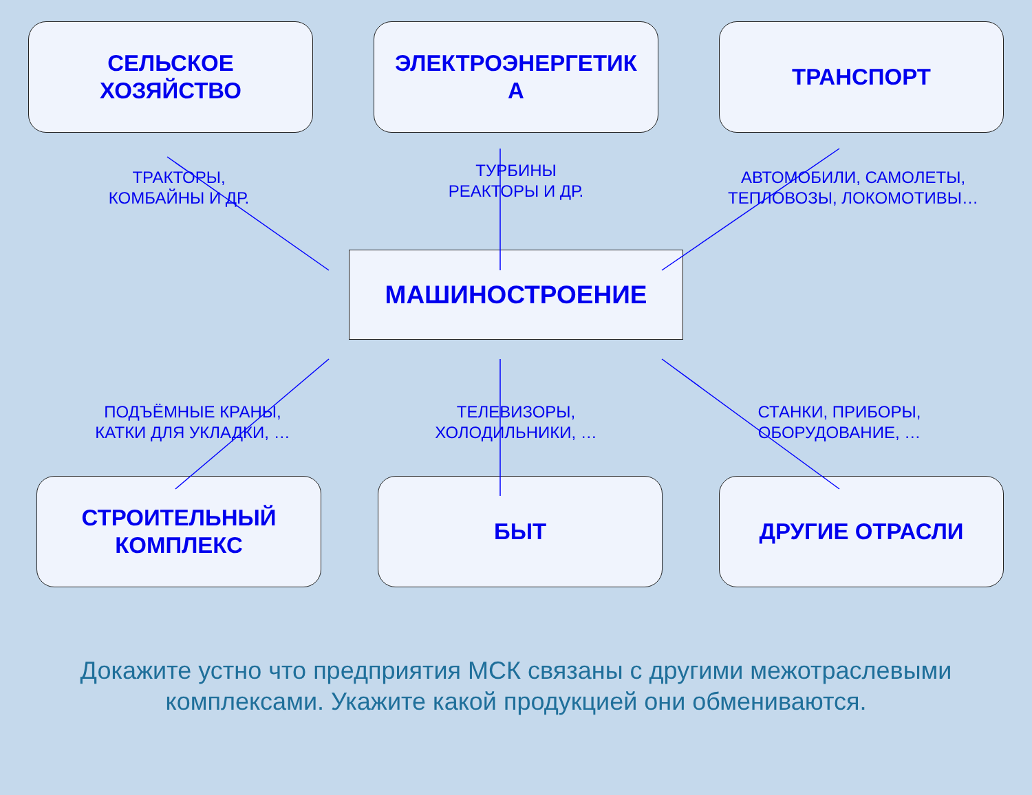СЕЛЬСКОЕ
ХОЗЯЙСТВО
ЭЛЕКТРОЭНЕРГЕТИК
А
ТРАНСПОРТ
ТРАКТОРЫ,
КОМБАЙНЫ И ДР.
ТУРБИНЫ
РЕАКТОРЫ И ДР.
АВТОМОБИЛИ, САМОЛЕТЫ,
ТЕПЛОВОЗЫ, ЛОКОМОТИВЫ…
МАШИНОСТРОЕНИЕ
ПОДЪЁМНЫЕ КРАНЫ,
КАТКИ ДЛЯ УКЛАДКИ, …
ТЕЛЕВИЗОРЫ,
ХОЛОДИЛЬНИКИ, …
СТАНКИ, ПРИБОРЫ,
ОБОРУДОВАНИЕ, …
СТРОИТЕЛЬНЫЙ
КОМПЛЕКС
БЫТ ДРУГИЕ ОТРАСЛИ
Докажите устно что предприятия МСК связаны с другими межотраслевыми
комплексами. Укажите какой продукцией они обмениваются.